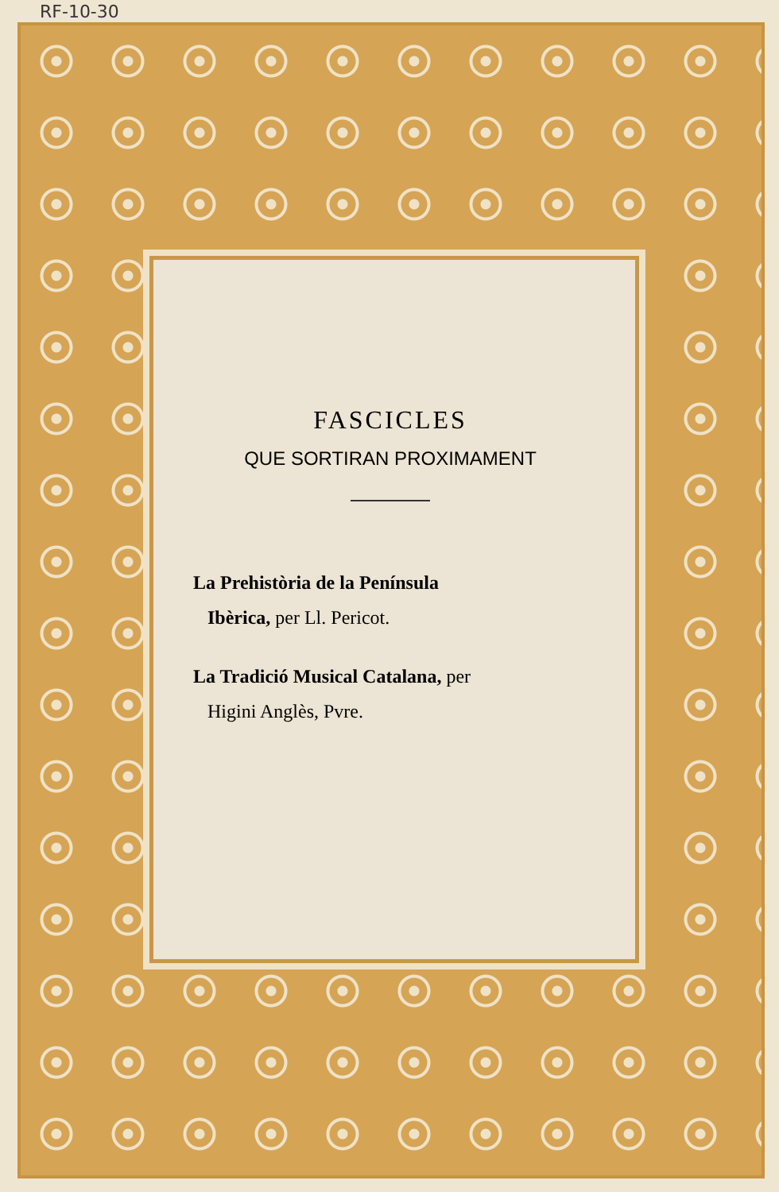RF-10-30
FASCICLES
QUE SORTIRAN PROXIMAMENT
La Prehistòria de la Península
Ibèrica, per Ll. Pericot.
La Tradició Musical Catalana, per
Higini Anglès, Pvre.